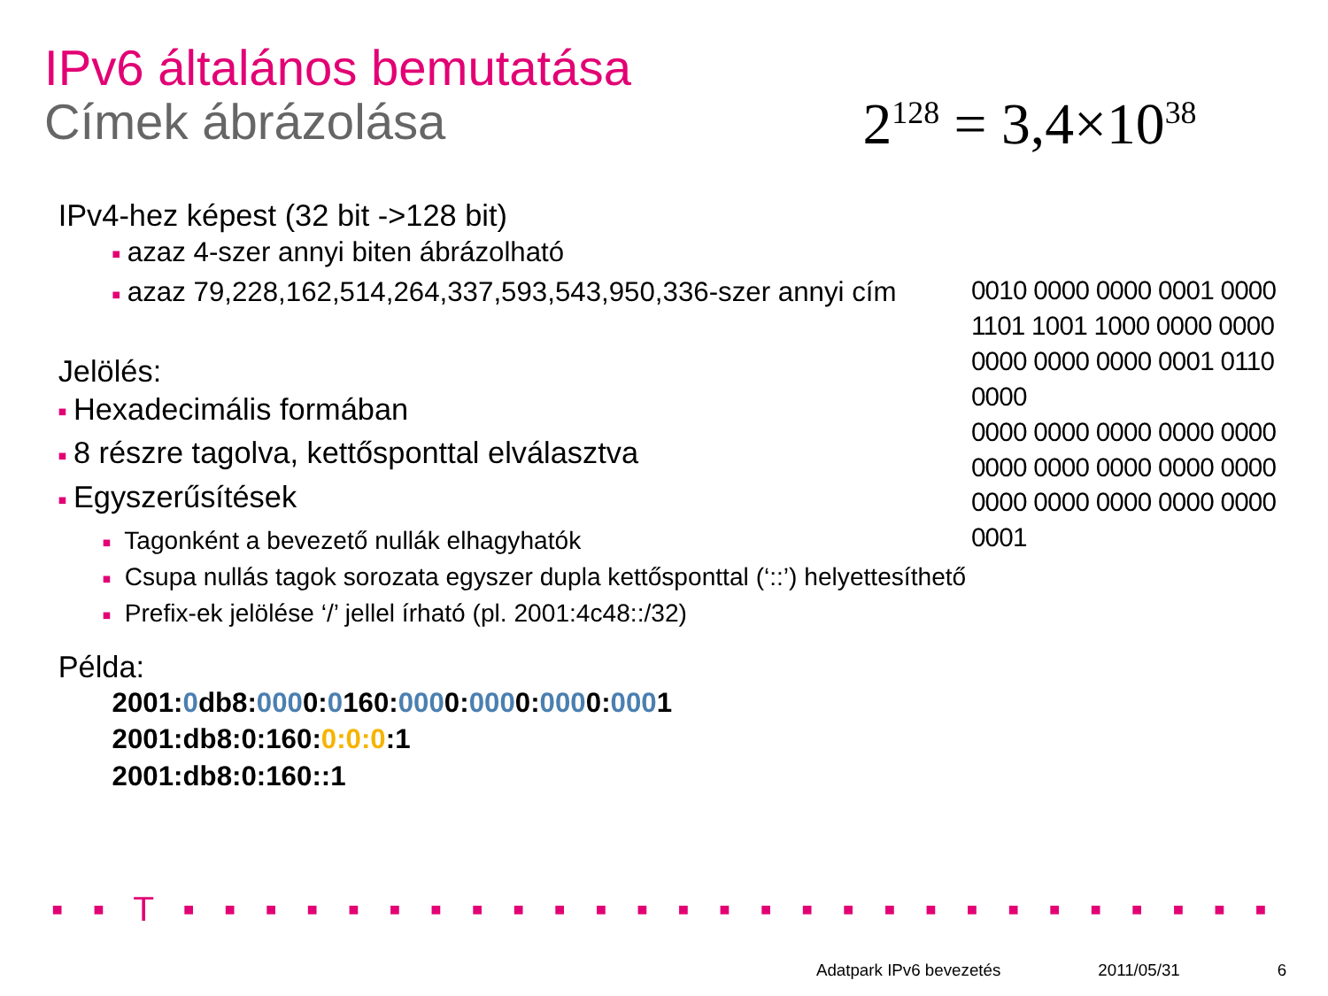IPv6 általános bemutatása
Címek ábrázolása
2<sup>128</sup> = 3,4×10<sup>38</sup>
IPv4-hez képest (32 bit ->128 bit)
■ azaz 4-szer annyi biten ábrázolható
■ azaz 79,228,162,514,264,337,593,543,950,336-szer annyi cím
Jelölés:
■ Hexadecimális formában
■ 8 részre tagolva, kettősponttal elválasztva
■ Egyszerűsítések
■ Tagonként a bevezető nullák elhagyhatók
■ Csupa nullás tagok sorozata egyszer dupla kettősponttal (‘::’) helyettesíthető
■ Prefix-ek jelölése ‘/’ jellel írható (pl. 2001:4c48::/32)
Példa:
2001:0db8:0000:0160:0000:0000:0000:0001
2001:db8:0:160:0:0:0:1
2001:db8:0:160::1
0010 0000 0000 0001 0000
1101 1001 1000 0000 0000
0000 0000 0000 0001 0110
0000
0000 0000 0000 0000 0000
0000 0000 0000 0000 0000
0000 0000 0000 0000 0000
0001
▪ ▪ T ▪ ▪ ▪ ▪ ▪ ▪ ▪ ▪ ▪ ▪ ▪ ▪ ▪ ▪ ▪ ▪ ▪ ▪ ▪ ▪ ▪ ▪ ▪ ▪ ▪ ▪ ▪ ▪ ▪ ▪ ▪ ▪ ▪ ▪ ▪ ▪ ▪ ▪ ▪ ▪ ▪ ▪ ▪ ▪ ▪ ▪ ▪ ▪ ▪ ▪ ▪
Adatpark IPv6 bevezetés 2011/05/31 6